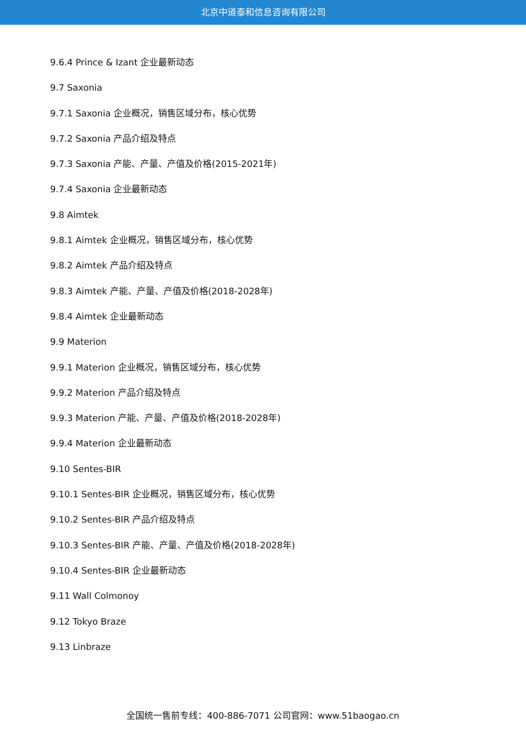北京中道泰和信息咨询有限公司
9.6.4 Prince & Izant 企业最新动态
9.7 Saxonia
9.7.1 Saxonia 企业概况，销售区域分布，核心优势
9.7.2 Saxonia 产品介绍及特点
9.7.3 Saxonia 产能、产量、产值及价格(2015-2021年)
9.7.4 Saxonia 企业最新动态
9.8 Aimtek
9.8.1 Aimtek 企业概况，销售区域分布，核心优势
9.8.2 Aimtek 产品介绍及特点
9.8.3 Aimtek 产能、产量、产值及价格(2018-2028年)
9.8.4 Aimtek 企业最新动态
9.9 Materion
9.9.1 Materion 企业概况，销售区域分布，核心优势
9.9.2 Materion 产品介绍及特点
9.9.3 Materion 产能、产量、产值及价格(2018-2028年)
9.9.4 Materion 企业最新动态
9.10 Sentes-BIR
9.10.1 Sentes-BIR 企业概况，销售区域分布，核心优势
9.10.2 Sentes-BIR 产品介绍及特点
9.10.3 Sentes-BIR 产能、产量、产值及价格(2018-2028年)
9.10.4 Sentes-BIR 企业最新动态
9.11 Wall Colmonoy
9.12 Tokyo Braze
9.13 Linbraze
全国统一售前专线：400-886-7071 公司官网：www.51baogao.cn